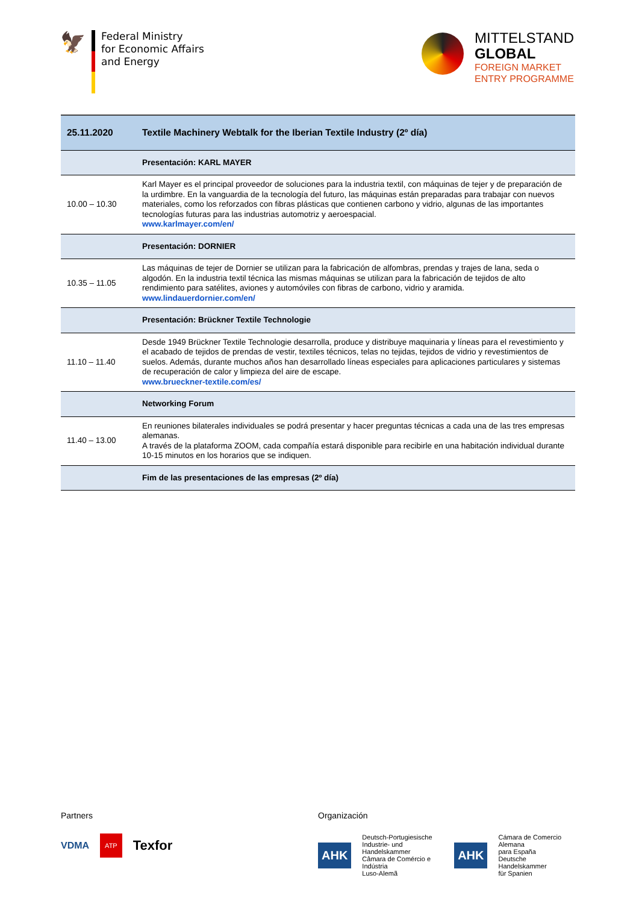🦅
Federal Ministry
for Economic Affairs
and Energy
MITTELSTAND
GLOBAL
FOREIGN MARKET
ENTRY PROGRAMME
| 25.11.2020 | Textile Machinery Webtalk for the Iberian Textile Industry (2º día) |
| | Presentación: KARL MAYER |
| 10.00 – 10.30 | Karl Mayer es el principal proveedor de soluciones para la industria textil, con máquinas de tejer y de preparación de la urdimbre. En la vanguardia de la tecnología del futuro, las máquinas están preparadas para trabajar con nuevos materiales, como los reforzados con fibras plásticas que contienen carbono y vidrio, algunas de las importantes tecnologías futuras para las industrias automotriz y aeroespacial. www.karlmayer.com/en/ |
| | Presentación: DORNIER |
| 10.35 – 11.05 | Las máquinas de tejer de Dornier se utilizan para la fabricación de alfombras, prendas y trajes de lana, seda o algodón. En la industria textil técnica las mismas máquinas se utilizan para la fabricación de tejidos de alto rendimiento para satélites, aviones y automóviles con fibras de carbono, vidrio y aramida. www.lindauerdornier.com/en/ |
| | Presentación: Brückner Textile Technologie |
| 11.10 – 11.40 | Desde 1949 Brückner Textile Technologie desarrolla, produce y distribuye maquinaria y líneas para el revestimiento y el acabado de tejidos de prendas de vestir, textiles técnicos, telas no tejidas, tejidos de vidrio y revestimientos de suelos. Además, durante muchos años han desarrollado líneas especiales para aplicaciones particulares y sistemas de recuperación de calor y limpieza del aire de escape. www.brueckner-textile.com/es/ |
| | Networking Forum |
| 11.40 – 13.00 | En reuniones bilaterales individuales se podrá presentar y hacer preguntas técnicas a cada una de las tres empresas alemanas. A través de la plataforma ZOOM, cada compañía estará disponible para recibirle en una habitación individual durante 10-15 minutos en los horarios que se indiquen. |
| | Fim de las presentaciones de las empresas (2º día) |
Partners
VDMA ATP Texfor
Organización
AHK Deutsch-Portugiesische
Industrie- und Handelskammer
Câmara de Comércio e Indústria
Luso-Alemã AHK Cámara de Comercio Alemana
para España
Deutsche Handelskammer
für Spanien